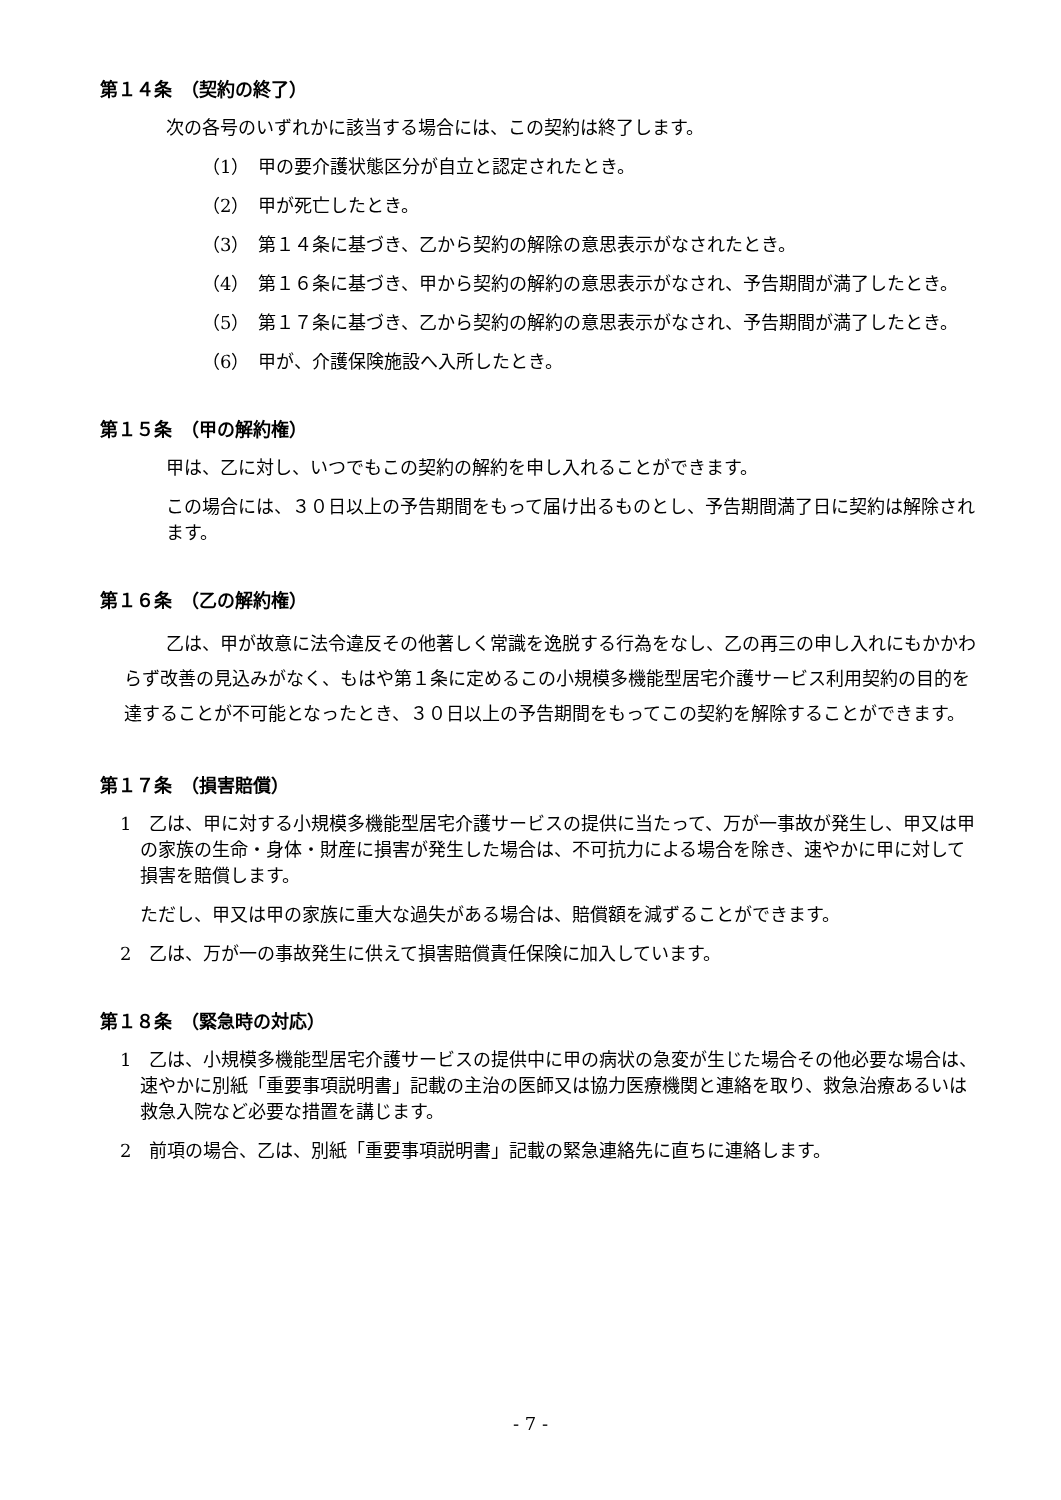第１４条　（契約の終了）
次の各号のいずれかに該当する場合には、この契約は終了します。
（1）　甲の要介護状態区分が自立と認定されたとき。
（2）　甲が死亡したとき。
（3）　第１４条に基づき、乙から契約の解除の意思表示がなされたとき。
（4）　第１６条に基づき、甲から契約の解約の意思表示がなされ、予告期間が満了したとき。
（5）　第１７条に基づき、乙から契約の解約の意思表示がなされ、予告期間が満了したとき。
（6）　甲が、介護保険施設へ入所したとき。
第１５条　（甲の解約権）
甲は、乙に対し、いつでもこの契約の解約を申し入れることができます。
この場合には、３０日以上の予告期間をもって届け出るものとし、予告期間満了日に契約は解除されます。
第１６条　（乙の解約権）
乙は、甲が故意に法令違反その他著しく常識を逸脱する行為をなし、乙の再三の申し入れにもかかわらず改善の見込みがなく、もはや第１条に定めるこの小規模多機能型居宅介護サービス利用契約の目的を達することが不可能となったとき、３０日以上の予告期間をもってこの契約を解除することができます。
第１７条　（損害賠償）
1　乙は、甲に対する小規模多機能型居宅介護サービスの提供に当たって、万が一事故が発生し、甲又は甲の家族の生命・身体・財産に損害が発生した場合は、不可抗力による場合を除き、速やかに甲に対して損害を賠償します。
ただし、甲又は甲の家族に重大な過失がある場合は、賠償額を減ずることができます。
2　乙は、万が一の事故発生に供えて損害賠償責任保険に加入しています。
第１８条　（緊急時の対応）
1　乙は、小規模多機能型居宅介護サービスの提供中に甲の病状の急変が生じた場合その他必要な場合は、速やかに別紙「重要事項説明書」記載の主治の医師又は協力医療機関と連絡を取り、救急治療あるいは救急入院など必要な措置を講じます。
2　前項の場合、乙は、別紙「重要事項説明書」記載の緊急連絡先に直ちに連絡します。
- 7 -